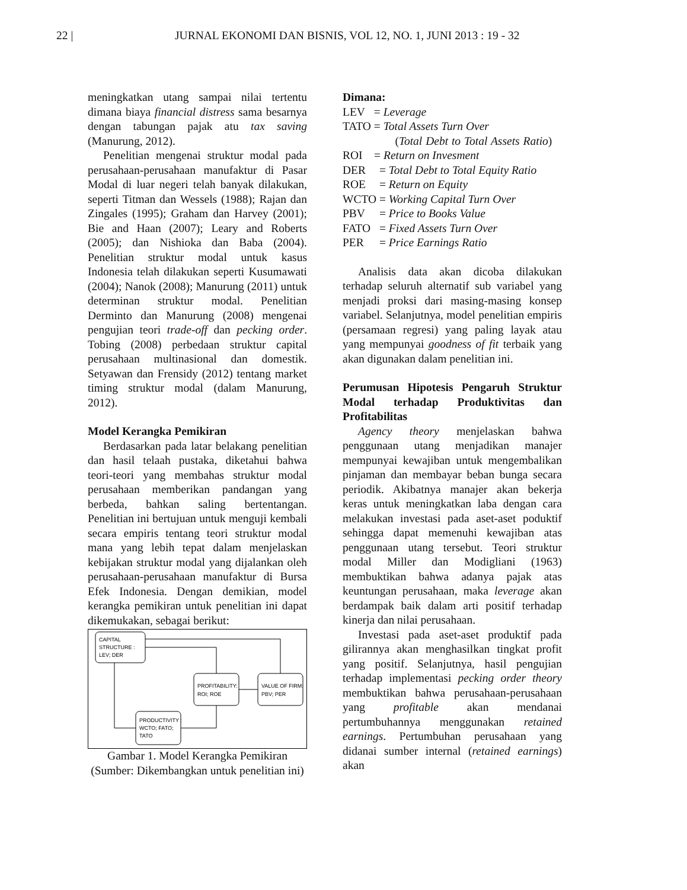22 | JURNAL EKONOMI DAN BISNIS, VOL 12, NO. 1, JUNI 2013 : 19 - 32
meningkatkan utang sampai nilai tertentu dimana biaya financial distress sama besarnya dengan tabungan pajak atu tax saving (Manurung, 2012).
Penelitian mengenai struktur modal pada perusahaan-perusahaan manufaktur di Pasar Modal di luar negeri telah banyak dilakukan, seperti Titman dan Wessels (1988); Rajan dan Zingales (1995); Graham dan Harvey (2001); Bie and Haan (2007); Leary and Roberts (2005); dan Nishioka dan Baba (2004). Penelitian struktur modal untuk kasus Indonesia telah dilakukan seperti Kusumawati (2004); Nanok (2008); Manurung (2011) untuk determinan struktur modal. Penelitian Derminto dan Manurung (2008) mengenai pengujian teori trade-off dan pecking order. Tobing (2008) perbedaan struktur capital perusahaan multinasional dan domestik. Setyawan dan Frensidy (2012) tentang market timing struktur modal (dalam Manurung, 2012).
Model Kerangka Pemikiran
Berdasarkan pada latar belakang penelitian dan hasil telaah pustaka, diketahui bahwa teori-teori yang membahas struktur modal perusahaan memberikan pandangan yang berbeda, bahkan saling bertentangan. Penelitian ini bertujuan untuk menguji kembali secara empiris tentang teori struktur modal mana yang lebih tepat dalam menjelaskan kebijakan struktur modal yang dijalankan oleh perusahaan-perusahaan manufaktur di Bursa Efek Indonesia. Dengan demikian, model kerangka pemikiran untuk penelitian ini dapat dikemukakan, sebagai berikut:
CAPITAL
STRUCTURE :
LEV; DER
PROFITABILITY:
ROI; ROE
VALUE OF FIRM:
PBV; PER
PRODUCTIVITY :
WCTO; FATO;
TATO
Gambar 1. Model Kerangka Pemikiran (Sumber: Dikembangkan untuk penelitian ini)
Dimana:
| LEV | = Leverage |
| TATO | = Total Assets Turn Over |
(Total Debt to Total Assets Ratio) ROI = Return on Invesment
| DER | = Total Debt to Total Equity Ratio |
| ROE | = Return on Equity |
| WCTO | = Working Capital Turn Over |
| PBV | = Price to Books Value |
| FATO | = Fixed Assets Turn Over |
| PER | = Price Earnings Ratio |
Analisis data akan dicoba dilakukan terhadap seluruh alternatif sub variabel yang menjadi proksi dari masing-masing konsep variabel. Selanjutnya, model penelitian empiris (persamaan regresi) yang paling layak atau yang mempunyai goodness of fit terbaik yang akan digunakan dalam penelitian ini.
Perumusan Hipotesis Pengaruh Struktur Modal terhadap Produktivitas dan Profitabilitas
Agency theory menjelaskan bahwa penggunaan utang menjadikan manajer mempunyai kewajiban untuk mengembalikan pinjaman dan membayar beban bunga secara periodik. Akibatnya manajer akan bekerja keras untuk meningkatkan laba dengan cara melakukan investasi pada aset-aset poduktif sehingga dapat memenuhi kewajiban atas penggunaan utang tersebut. Teori struktur modal Miller dan Modigliani (1963) membuktikan bahwa adanya pajak atas keuntungan perusahaan, maka leverage akan berdampak baik dalam arti positif terhadap kinerja dan nilai perusahaan.
Investasi pada aset-aset produktif pada gilirannya akan menghasilkan tingkat profit yang positif. Selanjutnya, hasil pengujian terhadap implementasi pecking order theory membuktikan bahwa perusahaan-perusahaan yang profitable akan mendanai pertumbuhannya menggunakan retained earnings. Pertumbuhan perusahaan yang didanai sumber internal (retained earnings) akan